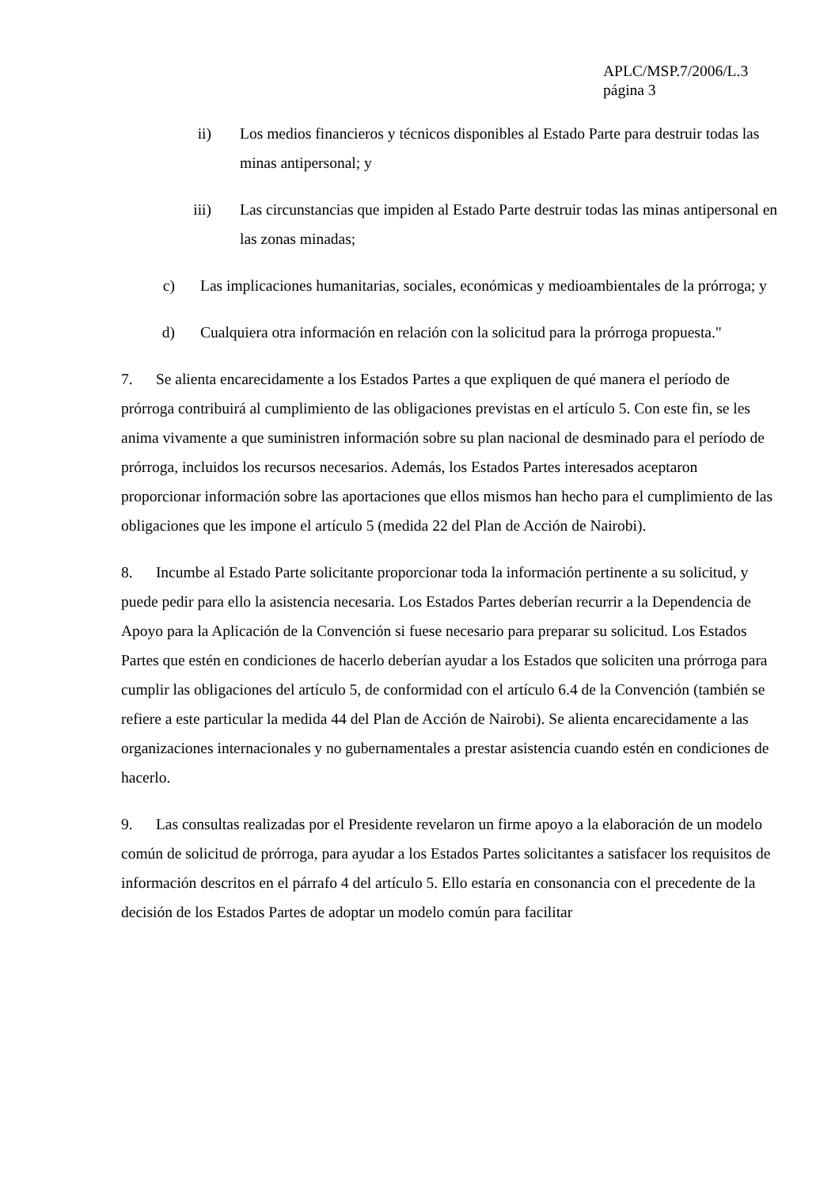APLC/MSP.7/2006/L.3
página 3
ii) Los medios financieros y técnicos disponibles al Estado Parte para destruir todas las minas antipersonal; y
iii) Las circunstancias que impiden al Estado Parte destruir todas las minas antipersonal en las zonas minadas;
c) Las implicaciones humanitarias, sociales, económicas y medioambientales de la prórroga; y
d) Cualquiera otra información en relación con la solicitud para la prórroga propuesta."
7. Se alienta encarecidamente a los Estados Partes a que expliquen de qué manera el período de prórroga contribuirá al cumplimiento de las obligaciones previstas en el artículo 5. Con este fin, se les anima vivamente a que suministren información sobre su plan nacional de desminado para el período de prórroga, incluidos los recursos necesarios. Además, los Estados Partes interesados aceptaron proporcionar información sobre las aportaciones que ellos mismos han hecho para el cumplimiento de las obligaciones que les impone el artículo 5 (medida 22 del Plan de Acción de Nairobi).
8. Incumbe al Estado Parte solicitante proporcionar toda la información pertinente a su solicitud, y puede pedir para ello la asistencia necesaria. Los Estados Partes deberían recurrir a la Dependencia de Apoyo para la Aplicación de la Convención si fuese necesario para preparar su solicitud. Los Estados Partes que estén en condiciones de hacerlo deberían ayudar a los Estados que soliciten una prórroga para cumplir las obligaciones del artículo 5, de conformidad con el artículo 6.4 de la Convención (también se refiere a este particular la medida 44 del Plan de Acción de Nairobi). Se alienta encarecidamente a las organizaciones internacionales y no gubernamentales a prestar asistencia cuando estén en condiciones de hacerlo.
9. Las consultas realizadas por el Presidente revelaron un firme apoyo a la elaboración de un modelo común de solicitud de prórroga, para ayudar a los Estados Partes solicitantes a satisfacer los requisitos de información descritos en el párrafo 4 del artículo 5. Ello estaría en consonancia con el precedente de la decisión de los Estados Partes de adoptar un modelo común para facilitar